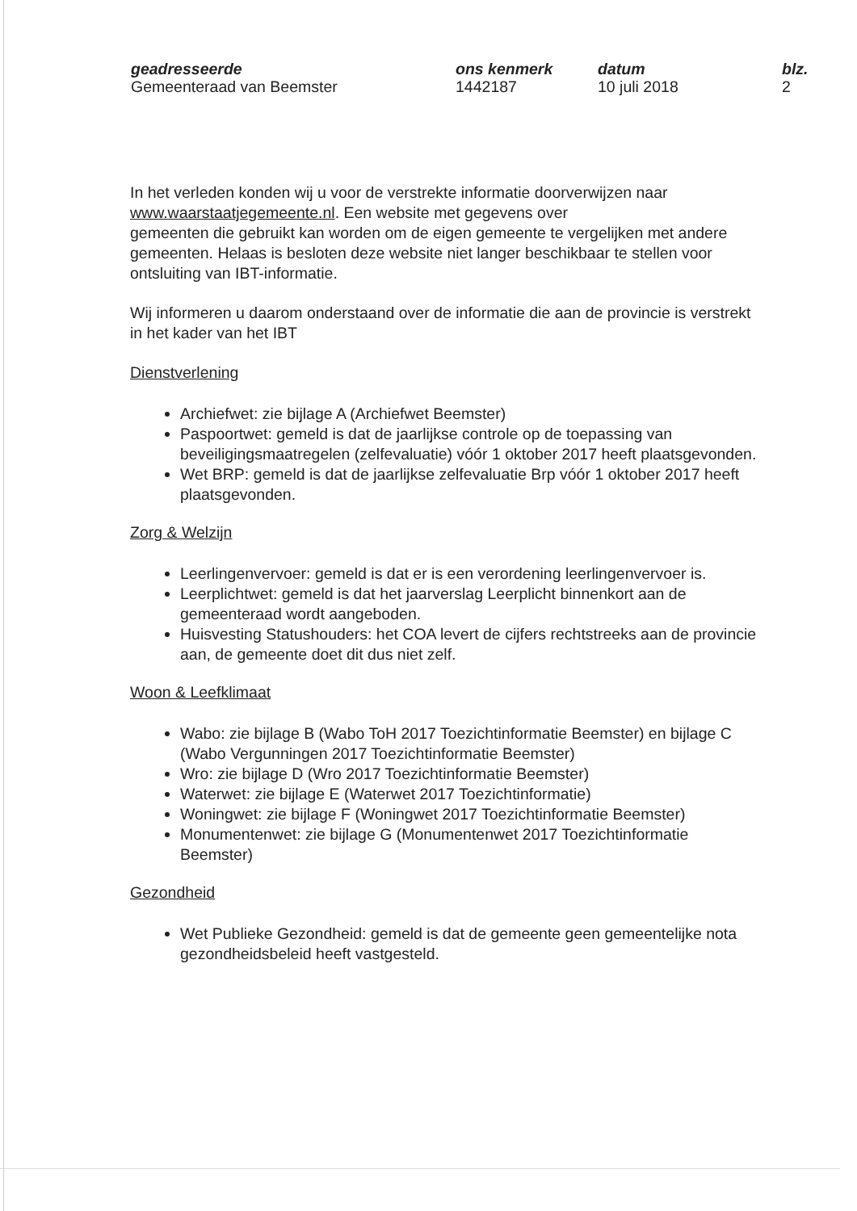geadresseerde
Gemeenteraad van Beemster
ons kenmerk
1442187
datum
10 juli 2018
blz.
2
In het verleden konden wij u voor de verstrekte informatie doorverwijzen naar www.waarstaatjegemeente.nl. Een website met gegevens over
gemeenten die gebruikt kan worden om de eigen gemeente te vergelijken met andere gemeenten. Helaas is besloten deze website niet langer beschikbaar te stellen voor ontsluiting van IBT-informatie.
Wij informeren u daarom onderstaand over de informatie die aan de provincie is verstrekt in het kader van het IBT
Dienstverlening
Archiefwet: zie bijlage A (Archiefwet Beemster)
Paspoortwet: gemeld is dat de jaarlijkse controle op de toepassing van beveiligingsmaatregelen (zelfevaluatie) vóór 1 oktober 2017 heeft plaatsgevonden.
Wet BRP: gemeld is dat de jaarlijkse zelfevaluatie Brp vóór 1 oktober 2017 heeft plaatsgevonden.
Zorg & Welzijn
Leerlingenvervoer: gemeld is dat er is een verordening leerlingenvervoer is.
Leerplichtwet: gemeld is dat het jaarverslag Leerplicht binnenkort aan de gemeenteraad wordt aangeboden.
Huisvesting Statushouders: het COA levert de cijfers rechtstreeks aan de provincie aan, de gemeente doet dit dus niet zelf.
Woon & Leefklimaat
Wabo: zie bijlage B (Wabo ToH 2017 Toezichtinformatie Beemster) en bijlage C (Wabo Vergunningen 2017 Toezichtinformatie Beemster)
Wro: zie bijlage D (Wro 2017 Toezichtinformatie Beemster)
Waterwet: zie bijlage E (Waterwet 2017 Toezichtinformatie)
Woningwet: zie bijlage F (Woningwet 2017 Toezichtinformatie Beemster)
Monumentenwet: zie bijlage G (Monumentenwet 2017 Toezichtinformatie Beemster)
Gezondheid
Wet Publieke Gezondheid: gemeld is dat de gemeente geen gemeentelijke nota gezondheidsbeleid heeft vastgesteld.